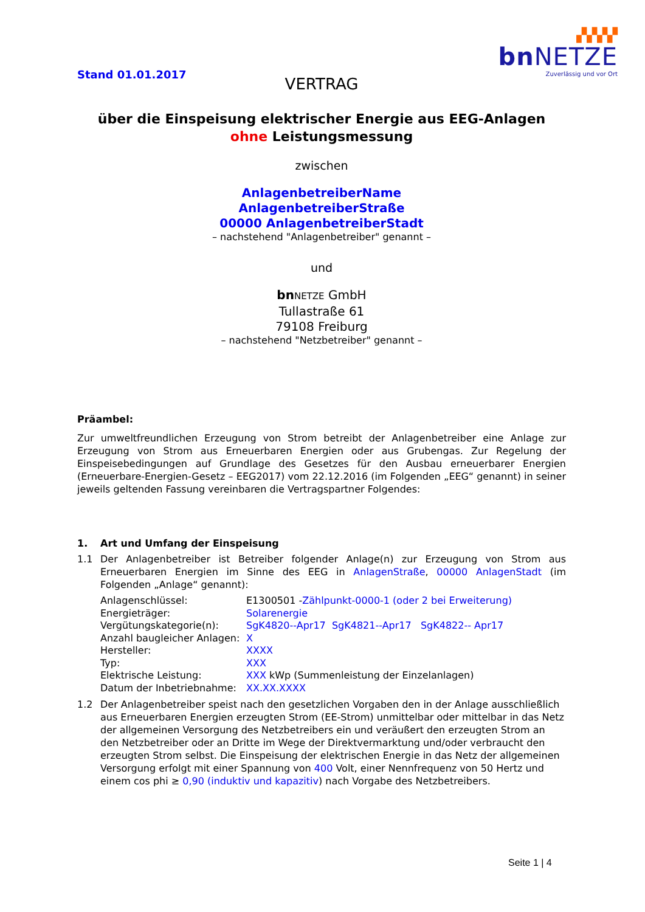Stand 01.01.2017
▞▞▞▞
bnNETZE
Zuverlässig und vor Ort
VERTRAG
über die Einspeisung elektrischer Energie aus EEG-Anlagen
ohne Leistungsmessung
zwischen
AnlagenbetreiberName
AnlagenbetreiberStraße
00000 AnlagenbetreiberStadt
– nachstehend "Anlagenbetreiber" genannt –
und
bn NETZE GmbH
Tullastraße 61
79108 Freiburg
– nachstehend "Netzbetreiber" genannt –
Präambel:
Zur umweltfreundlichen Erzeugung von Strom betreibt der Anlagenbetreiber eine Anlage zur Erzeugung von Strom aus Erneuerbaren Energien oder aus Grubengas. Zur Regelung der Einspeisebedingungen auf Grundlage des Gesetzes für den Ausbau erneuerbarer Energien (Erneuerbare-Energien-Gesetz – EEG2017) vom 22.12.2016 (im Folgenden „EEG“ genannt) in seiner jeweils geltenden Fassung vereinbaren die Vertragspartner Folgendes:
1. Art und Umfang der Einspeisung
1.1
Der Anlagenbetreiber ist Betreiber folgender Anlage(n) zur Erzeugung von Strom aus Erneuerbaren Energien im Sinne des EEG in AnlagenStraße, 00000 AnlagenStadt (im Folgenden „Anlage“ genannt):
| Anlagenschlüssel: | E1300501 - Zählpunkt-0000-1 (oder 2 bei Erweiterung) |
| Energieträger: | Solarenergie |
| Vergütungskategorie(n): | SgK4820--Apr17 SgK4821--Apr17 SgK4822-- Apr17 |
| Anzahl baugleicher Anlagen: | X |
| Hersteller: | XXXX |
| Typ: | XXX |
| Elektrische Leistung: | XXX kWp (Summenleistung der Einzelanlagen) |
| Datum der Inbetriebnahme: | XX.XX.XXXX |
1.2
Der Anlagenbetreiber speist nach den gesetzlichen Vorgaben den in der Anlage ausschließlich aus Erneuerbaren Energien erzeugten Strom (EE-Strom) unmittelbar oder mittelbar in das Netz der allgemeinen Versorgung des Netzbetreibers ein und veräußert den erzeugten Strom an den Netzbetreiber oder an Dritte im Wege der Direktvermarktung und/oder verbraucht den erzeugten Strom selbst. Die Einspeisung der elektrischen Energie in das Netz der allgemeinen Versorgung erfolgt mit einer Spannung von 400 Volt, einer Nennfrequenz von 50 Hertz und einem cos phi ≥ 0,90 (induktiv und kapazitiv) nach Vorgabe des Netzbetreibers.
Seite 1 | 4